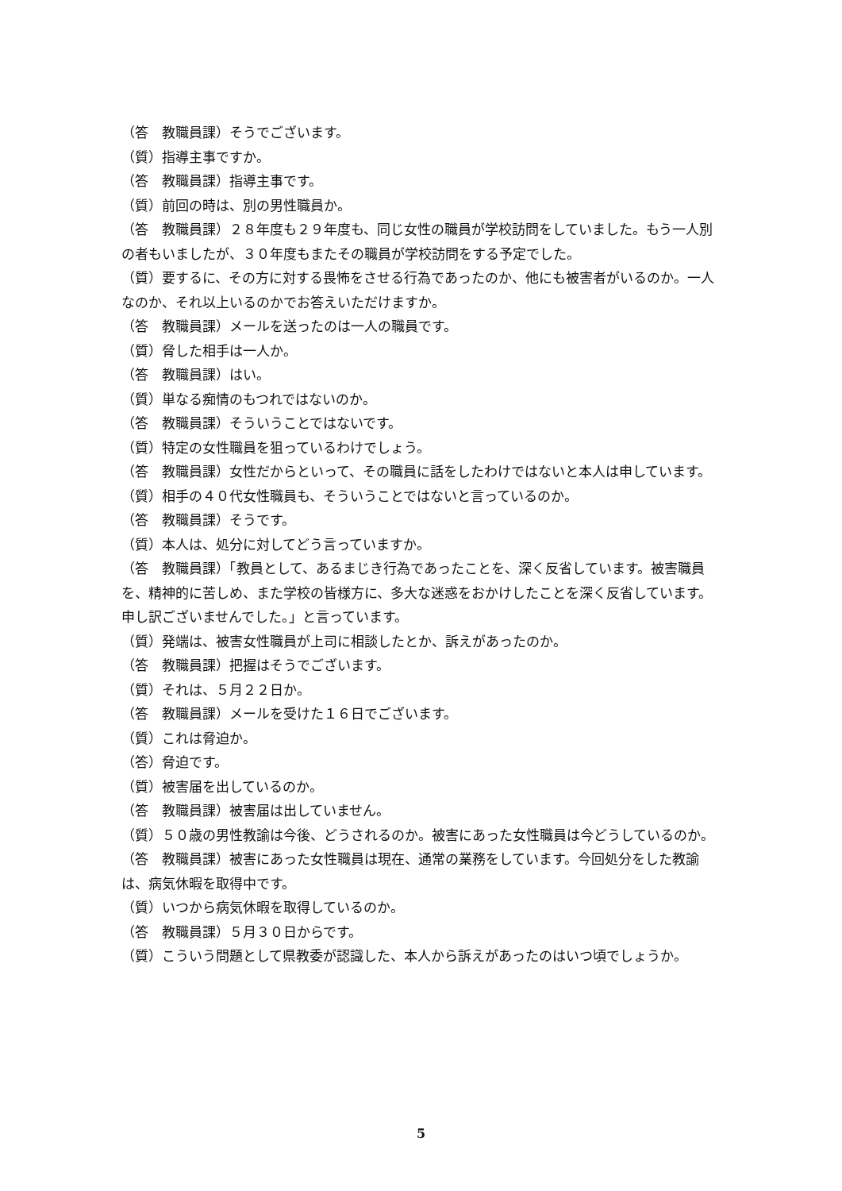（答　教職員課）そうでございます。
（質）指導主事ですか。
（答　教職員課）指導主事です。
（質）前回の時は、別の男性職員か。
（答　教職員課）２８年度も２９年度も、同じ女性の職員が学校訪問をしていました。もう一人別の者もいましたが、３０年度もまたその職員が学校訪問をする予定でした。
（質）要するに、その方に対する畏怖をさせる行為であったのか、他にも被害者がいるのか。一人なのか、それ以上いるのかでお答えいただけますか。
（答　教職員課）メールを送ったのは一人の職員です。
（質）脅した相手は一人か。
（答　教職員課）はい。
（質）単なる痴情のもつれではないのか。
（答　教職員課）そういうことではないです。
（質）特定の女性職員を狙っているわけでしょう。
（答　教職員課）女性だからといって、その職員に話をしたわけではないと本人は申しています。
（質）相手の４０代女性職員も、そういうことではないと言っているのか。
（答　教職員課）そうです。
（質）本人は、処分に対してどう言っていますか。
（答　教職員課）「教員として、あるまじき行為であったことを、深く反省しています。被害職員を、精神的に苦しめ、また学校の皆様方に、多大な迷惑をおかけしたことを深く反省しています。申し訳ございませんでした。」と言っています。
（質）発端は、被害女性職員が上司に相談したとか、訴えがあったのか。
（答　教職員課）把握はそうでございます。
（質）それは、５月２２日か。
（答　教職員課）メールを受けた１６日でございます。
（質）これは脅迫か。
（答）脅迫です。
（質）被害届を出しているのか。
（答　教職員課）被害届は出していません。
（質）５０歳の男性教諭は今後、どうされるのか。被害にあった女性職員は今どうしているのか。
（答　教職員課）被害にあった女性職員は現在、通常の業務をしています。今回処分をした教諭は、病気休暇を取得中です。
（質）いつから病気休暇を取得しているのか。
（答　教職員課）５月３０日からです。
（質）こういう問題として県教委が認識した、本人から訴えがあったのはいつ頃でしょうか。
5